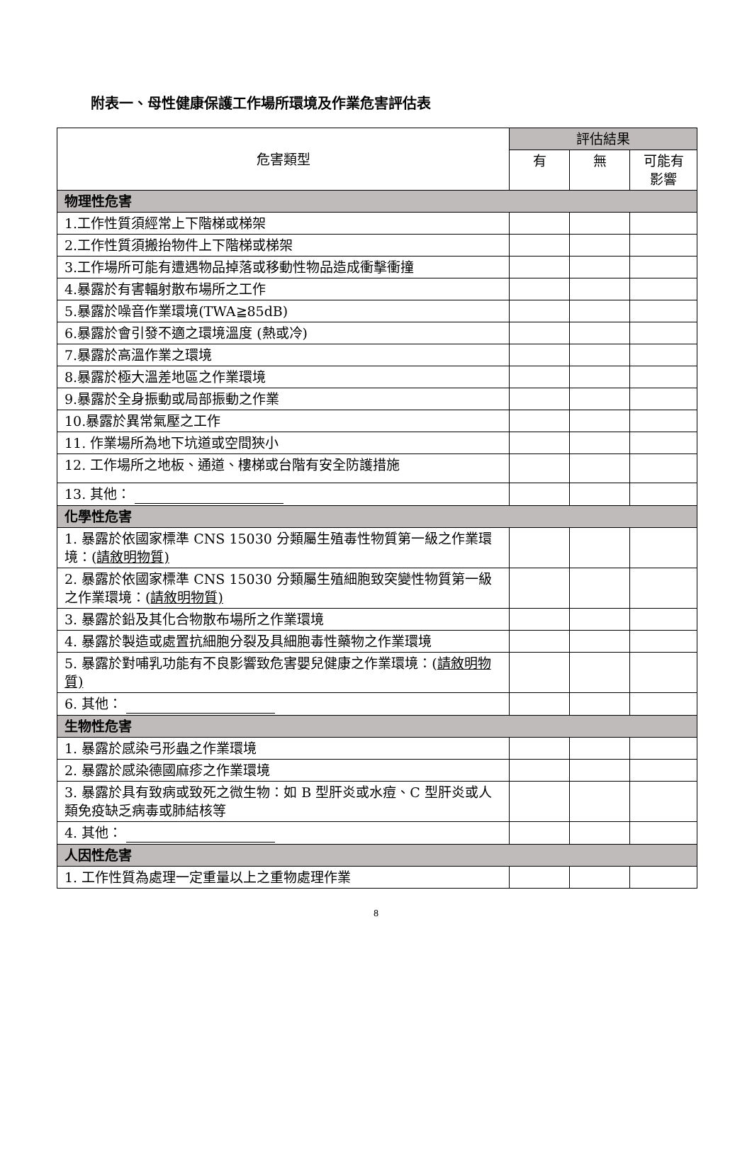附表一、母性健康保護工作場所環境及作業危害評估表
| 危害類型 | 評估結果 | | |
| --- | --- | --- | --- |
| | 有 | 無 | 可能有 影響 |
| 物理性危害 | | | |
| 1.工作性質須經常上下階梯或梯架 | | | |
| 2.工作性質須搬抬物件上下階梯或梯架 | | | |
| 3.工作場所可能有遭遇物品掉落或移動性物品造成衝擊衝撞 | | | |
| 4.暴露於有害輻射散布場所之工作 | | | |
| 5.暴露於噪音作業環境(TWA≧85dB) | | | |
| 6.暴露於會引發不適之環境溫度 (熱或冷) | | | |
| 7.暴露於高溫作業之環境 | | | |
| 8.暴露於極大溫差地區之作業環境 | | | |
| 9.暴露於全身振動或局部振動之作業 | | | |
| 10.暴露於異常氣壓之工作 | | | |
| 11. 作業場所為地下坑道或空間狹小 | | | |
| 12. 工作場所之地板、通道、樓梯或台階有安全防護措施 | | | |
| 13. 其他： | | | |
| 化學性危害 | | | |
| 1. 暴露於依國家標準 CNS 15030 分類屬生殖毒性物質第一級之作業環境：( 請敘明物質) | | | |
| 2. 暴露於依國家標準 CNS 15030 分類屬生殖細胞致突變性物質第一級之作業環境：( 請敘明物質) | | | |
| 3. 暴露於鉛及其化合物散布場所之作業環境 | | | |
| 4. 暴露於製造或處置抗細胞分裂及具細胞毒性藥物之作業環境 | | | |
| 5. 暴露於對哺乳功能有不良影響致危害嬰兒健康之作業環境：( 請敘明物質) | | | |
| 6. 其他： | | | |
| 生物性危害 | | | |
| 1. 暴露於感染弓形蟲之作業環境 | | | |
| 2. 暴露於感染德國麻疹之作業環境 | | | |
| 3. 暴露於具有致病或致死之微生物：如 B 型肝炎或水痘、C 型肝炎或人類免疫缺乏病毒或肺結核等 | | | |
| 4. 其他： | | | |
| 人因性危害 | | | |
| 1. 工作性質為處理一定重量以上之重物處理作業 | | | |
8